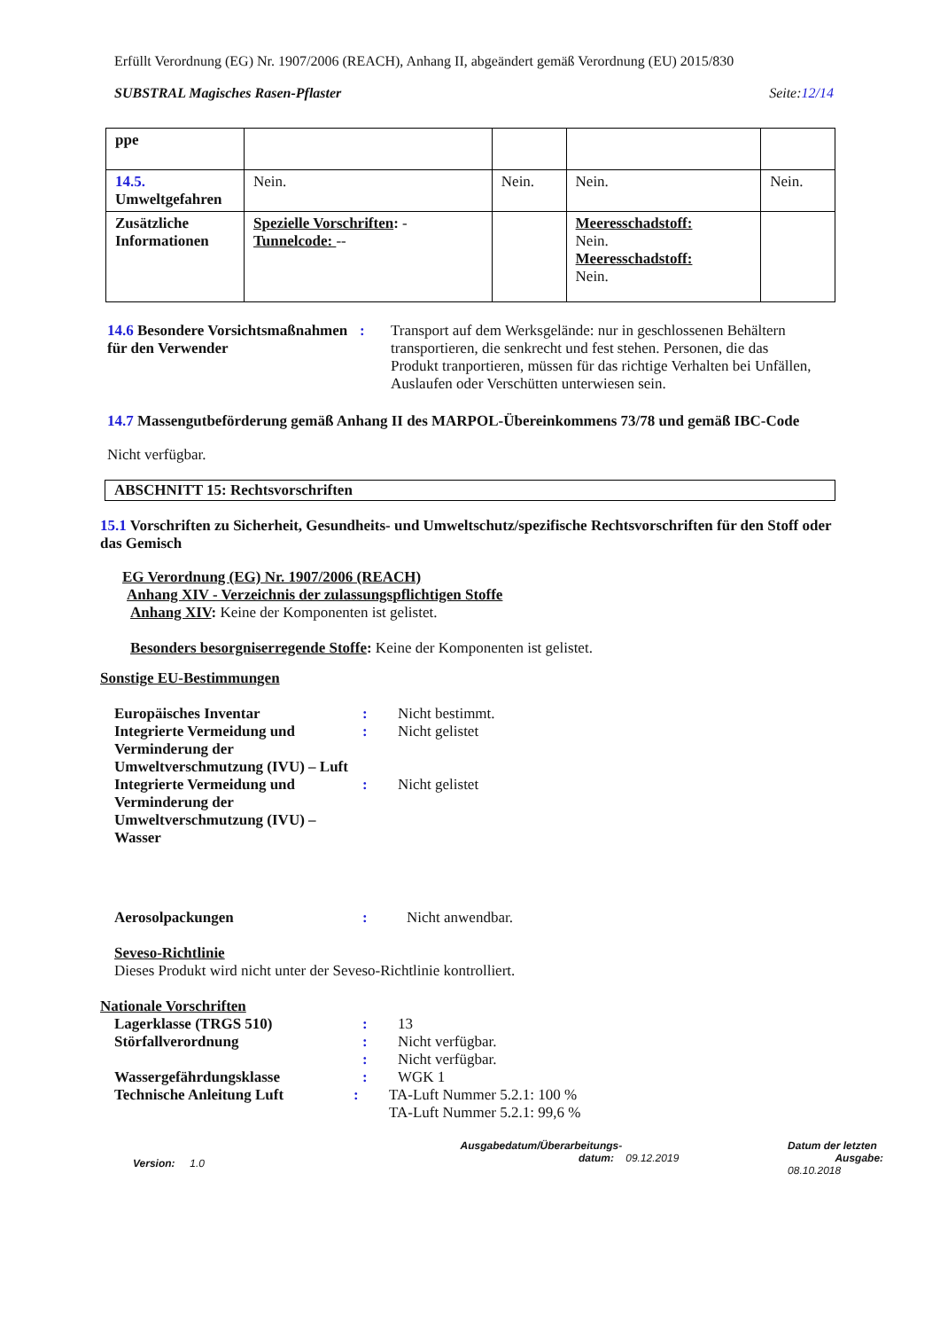Erfüllt Verordnung (EG) Nr. 1907/2006 (REACH), Anhang II, abgeändert gemäß Verordnung (EU) 2015/830
SUBSTRAL Magisches Rasen-Pflaster Seite:12/14
| ppe | | | | |
| 14.5. Umweltgefahren | Nein. | Nein. | Nein. | Nein. |
| Zusätzliche Informationen | Spezielle Vorschriften : - Tunnelcode: -- | | Meeresschadstoff: Nein. Meeresschadstoff: Nein. | |
14.6 Besondere Vorsichtsmaßnahmen für den Verwender
: Transport auf dem Werksgelände: nur in geschlossenen Behältern transportieren, die senkrecht und fest stehen. Personen, die das Produkt tranportieren, müssen für das richtige Verhalten bei Unfällen, Auslaufen oder Verschütten unterwiesen sein.
14.7 Massengutbeförderung gemäß Anhang II des MARPOL-Übereinkommens 73/78 und gemäß IBC-Code
Nicht verfügbar.
ABSCHNITT 15: Rechtsvorschriften
15.1 Vorschriften zu Sicherheit, Gesundheits- und Umweltschutz/spezifische Rechtsvorschriften für den Stoff oder das Gemisch
EG Verordnung (EG) Nr. 1907/2006 (REACH)
Anhang XIV - Verzeichnis der zulassungspflichtigen Stoffe
Anhang XIV: Keine der Komponenten ist gelistet.
Besonders besorgniserregende Stoffe: Keine der Komponenten ist gelistet.
Sonstige EU-Bestimmungen
Europäisches Inventar : Nicht bestimmt.
Integrierte Vermeidung und Verminderung der Umweltverschmutzung (IVU) – Luft
: Nicht gelistet
Integrierte Vermeidung und Verminderung der Umweltverschmutzung (IVU) – Wasser
: Nicht gelistet
Aerosolpackungen : Nicht anwendbar.
Seveso-Richtlinie
Dieses Produkt wird nicht unter der Seveso-Richtlinie kontrolliert.
Nationale Vorschriften
Lagerklasse (TRGS 510) : 13
Störfallverordnung : Nicht verfügbar.
: Nicht verfügbar.
Wassergefährdungsklasse : WGK 1
Technische Anleitung Luft : TA-Luft Nummer 5.2.1: 100 %
TA-Luft Nummer 5.2.1: 99,6 %
Version: 1.0
Ausgabedatum/Überarbeitungs-
datum: 09.12.2019
Datum der letzten
Ausgabe: 08.10.2018